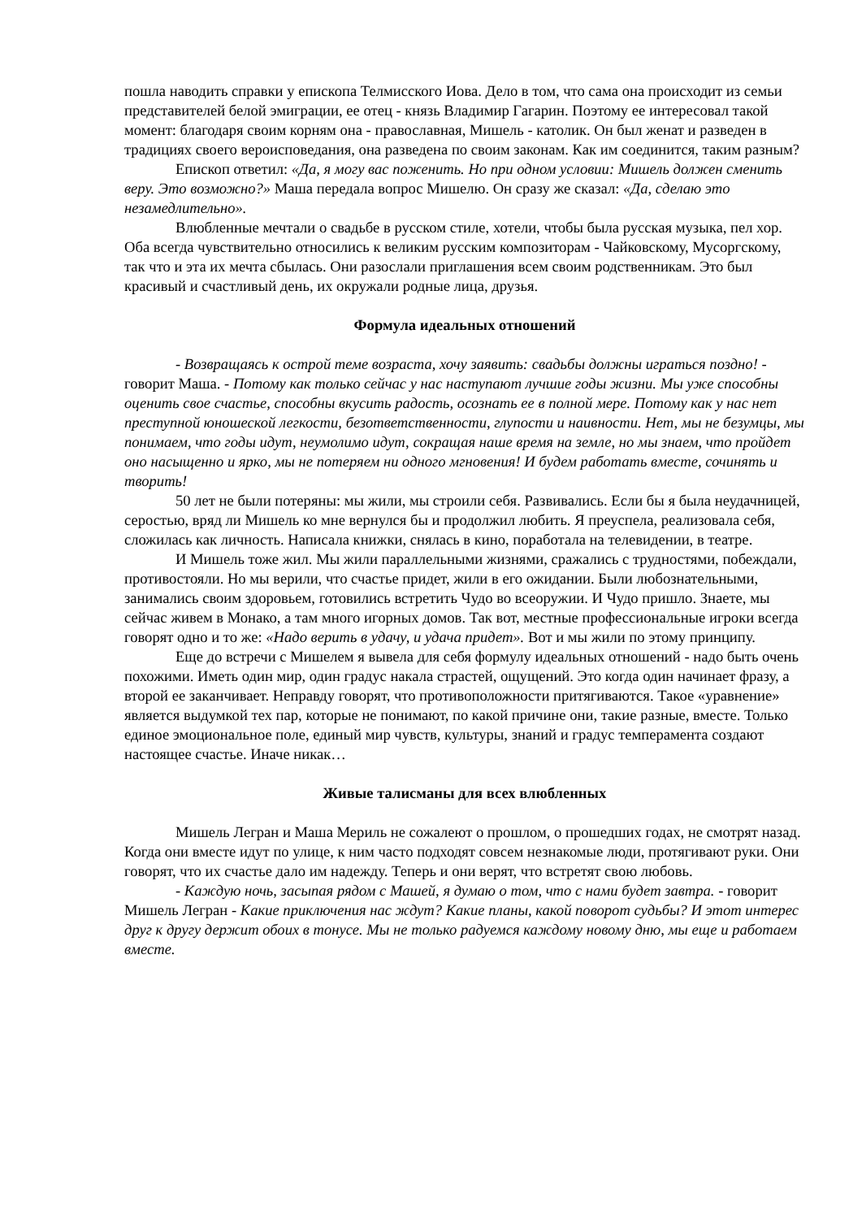пошла наводить справки у епископа Телмисского Иова. Дело в том, что сама она происходит из семьи представителей белой эмиграции, ее отец - князь Владимир Гагарин. Поэтому ее интересовал такой момент: благодаря своим корням она - православная, Мишель - католик. Он был женат и разведен в традициях своего вероисповедания, она разведена по своим законам. Как им соединится, таким разным?
Епископ ответил: «Да, я могу вас поженить. Но при одном условии: Мишель должен сменить веру. Это возможно?» Маша передала вопрос Мишелю. Он сразу же сказал: «Да, сделаю это незамедлительно».
Влюбленные мечтали о свадьбе в русском стиле, хотели, чтобы была русская музыка, пел хор. Оба всегда чувствительно относились к великим русским композиторам - Чайковскому, Мусоргскому, так что и эта их мечта сбылась. Они разослали приглашения всем своим родственникам. Это был красивый и счастливый день, их окружали родные лица, друзья.
Формула идеальных отношений
- Возвращаясь к острой теме возраста, хочу заявить: свадьбы должны играться поздно! - говорит Маша. - Потому как только сейчас у нас наступают лучшие годы жизни. Мы уже способны оценить свое счастье, способны вкусить радость, осознать ее в полной мере. Потому как у нас нет преступной юношеской легкости, безответственности, глупости и наивности. Нет, мы не безумцы, мы понимаем, что годы идут, неумолимо идут, сокращая наше время на земле, но мы знаем, что пройдет оно насыщенно и ярко, мы не потеряем ни одного мгновения! И будем работать вместе, сочинять и творить!
50 лет не были потеряны: мы жили, мы строили себя. Развивались. Если бы я была неудачницей, серостью, вряд ли Мишель ко мне вернулся бы и продолжил любить. Я преуспела, реализовала себя, сложилась как личность. Написала книжки, снялась в кино, поработала на телевидении, в театре.
И Мишель тоже жил. Мы жили параллельными жизнями, сражались с трудностями, побеждали, противостояли. Но мы верили, что счастье придет, жили в его ожидании. Были любознательными, занимались своим здоровьем, готовились встретить Чудо во всеоружии. И Чудо пришло. Знаете, мы сейчас живем в Монако, а там много игорных домов. Так вот, местные профессиональные игроки всегда говорят одно и то же: «Надо верить в удачу, и удача придет». Вот и мы жили по этому принципу.
Еще до встречи с Мишелем я вывела для себя формулу идеальных отношений - надо быть очень похожими. Иметь один мир, один градус накала страстей, ощущений. Это когда один начинает фразу, а второй ее заканчивает. Неправду говорят, что противоположности притягиваются. Такое «уравнение» является выдумкой тех пар, которые не понимают, по какой причине они, такие разные, вместе. Только единое эмоциональное поле, единый мир чувств, культуры, знаний и градус темперамента создают настоящее счастье. Иначе никак…
Живые талисманы для всех влюбленных
Мишель Легран и Маша Мериль не сожалеют о прошлом, о прошедших годах, не смотрят назад. Когда они вместе идут по улице, к ним часто подходят совсем незнакомые люди, протягивают руки. Они говорят, что их счастье дало им надежду. Теперь и они верят, что встретят свою любовь.
- Каждую ночь, засыпая рядом с Машей, я думаю о том, что с нами будет завтра. - говорит Мишель Легран - Какие приключения нас ждут? Какие планы, какой поворот судьбы? И этот интерес друг к другу держит обоих в тонусе. Мы не только радуемся каждому новому дню, мы еще и работаем вместе.